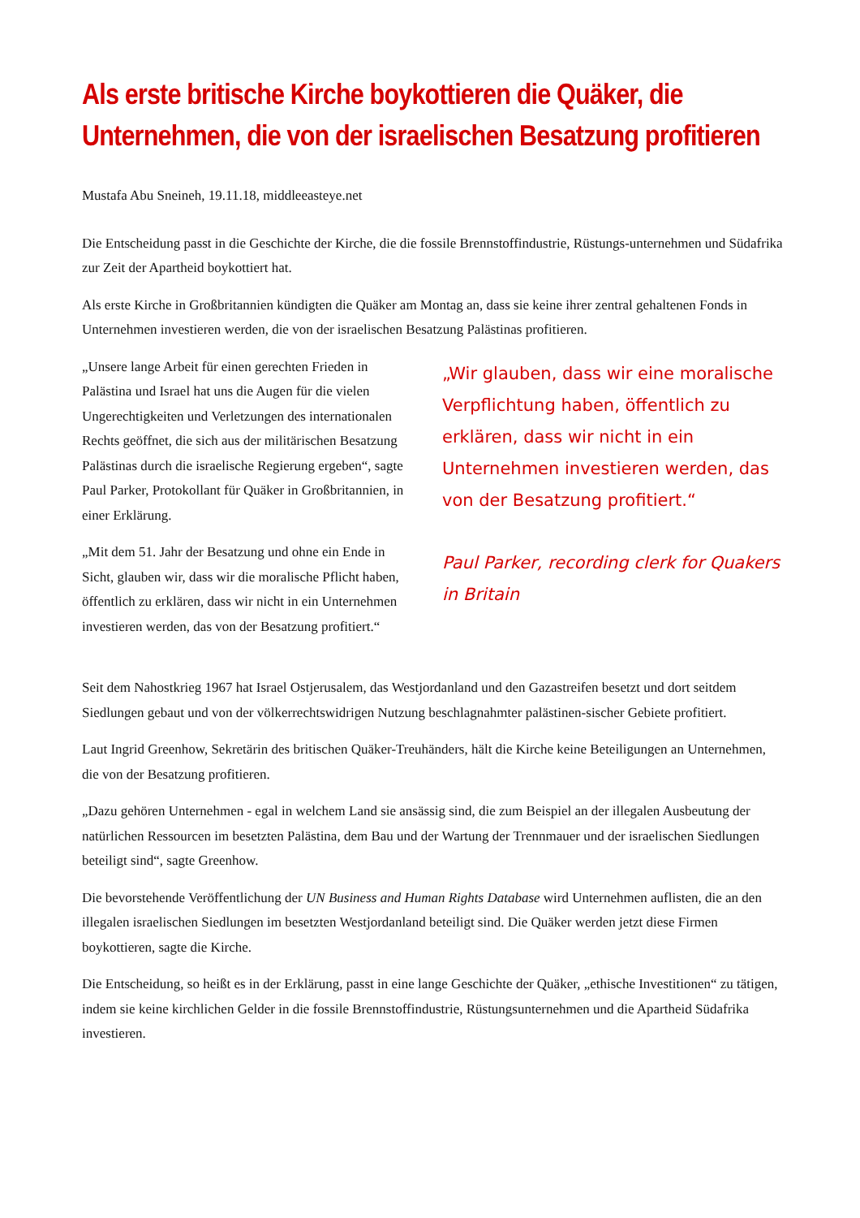Als erste britische Kirche boykottieren die Quäker, die Unternehmen, die von der israelischen Besatzung profitieren
Mustafa Abu Sneineh, 19.11.18, middleeasteye.net
Die Entscheidung passt in die Geschichte der Kirche, die die fossile Brennstoffindustrie, Rüstungs-unternehmen und Südafrika zur Zeit der Apartheid boykottiert hat.
Als erste Kirche in Großbritannien kündigten die Quäker am Montag an, dass sie keine ihrer zentral gehaltenen Fonds in Unternehmen investieren werden, die von der israelischen Besatzung Palästinas profitieren.
„Unsere lange Arbeit für einen gerechten Frieden in Palästina und Israel hat uns die Augen für die vielen Ungerechtigkeiten und Verletzungen des internationalen Rechts geöffnet, die sich aus der militärischen Besatzung Palästinas durch die israelische Regierung ergeben“, sagte Paul Parker, Protokollant für Quäker in Großbritannien, in einer Erklärung.
„Mit dem 51. Jahr der Besatzung und ohne ein Ende in Sicht, glauben wir, dass wir die moralische Pflicht haben, öffentlich zu erklären, dass wir nicht in ein Unternehmen investieren werden, das von der Besatzung profitiert.“
„Wir glauben, dass wir eine moralische Verpflichtung haben, öffentlich zu erklären, dass wir nicht in ein Unternehmen investieren werden, das von der Besatzung profitiert.“
Paul Parker, recording clerk for Quakers in Britain
Seit dem Nahostkrieg 1967 hat Israel Ostjerusalem, das Westjordanland und den Gazastreifen besetzt und dort seitdem Siedlungen gebaut und von der völkerrechtswidrigen Nutzung beschlagnahmter palästinen-sischer Gebiete profitiert.
Laut Ingrid Greenhow, Sekretärin des britischen Quäker-Treuhänders, hält die Kirche keine Beteiligungen an Unternehmen, die von der Besatzung profitieren.
„Dazu gehören Unternehmen - egal in welchem Land sie ansässig sind, die zum Beispiel an der illegalen Ausbeutung der natürlichen Ressourcen im besetzten Palästina, dem Bau und der Wartung der Trennmauer und der israelischen Siedlungen beteiligt sind“, sagte Greenhow.
Die bevorstehende Veröffentlichung der UN Business and Human Rights Database wird Unternehmen auflisten, die an den illegalen israelischen Siedlungen im besetzten Westjordanland beteiligt sind. Die Quäker werden jetzt diese Firmen boykottieren, sagte die Kirche.
Die Entscheidung, so heißt es in der Erklärung, passt in eine lange Geschichte der Quäker, „ethische Investitionen“ zu tätigen, indem sie keine kirchlichen Gelder in die fossile Brennstoffindustrie, Rüstungsunternehmen und die Apartheid Südafrika investieren.